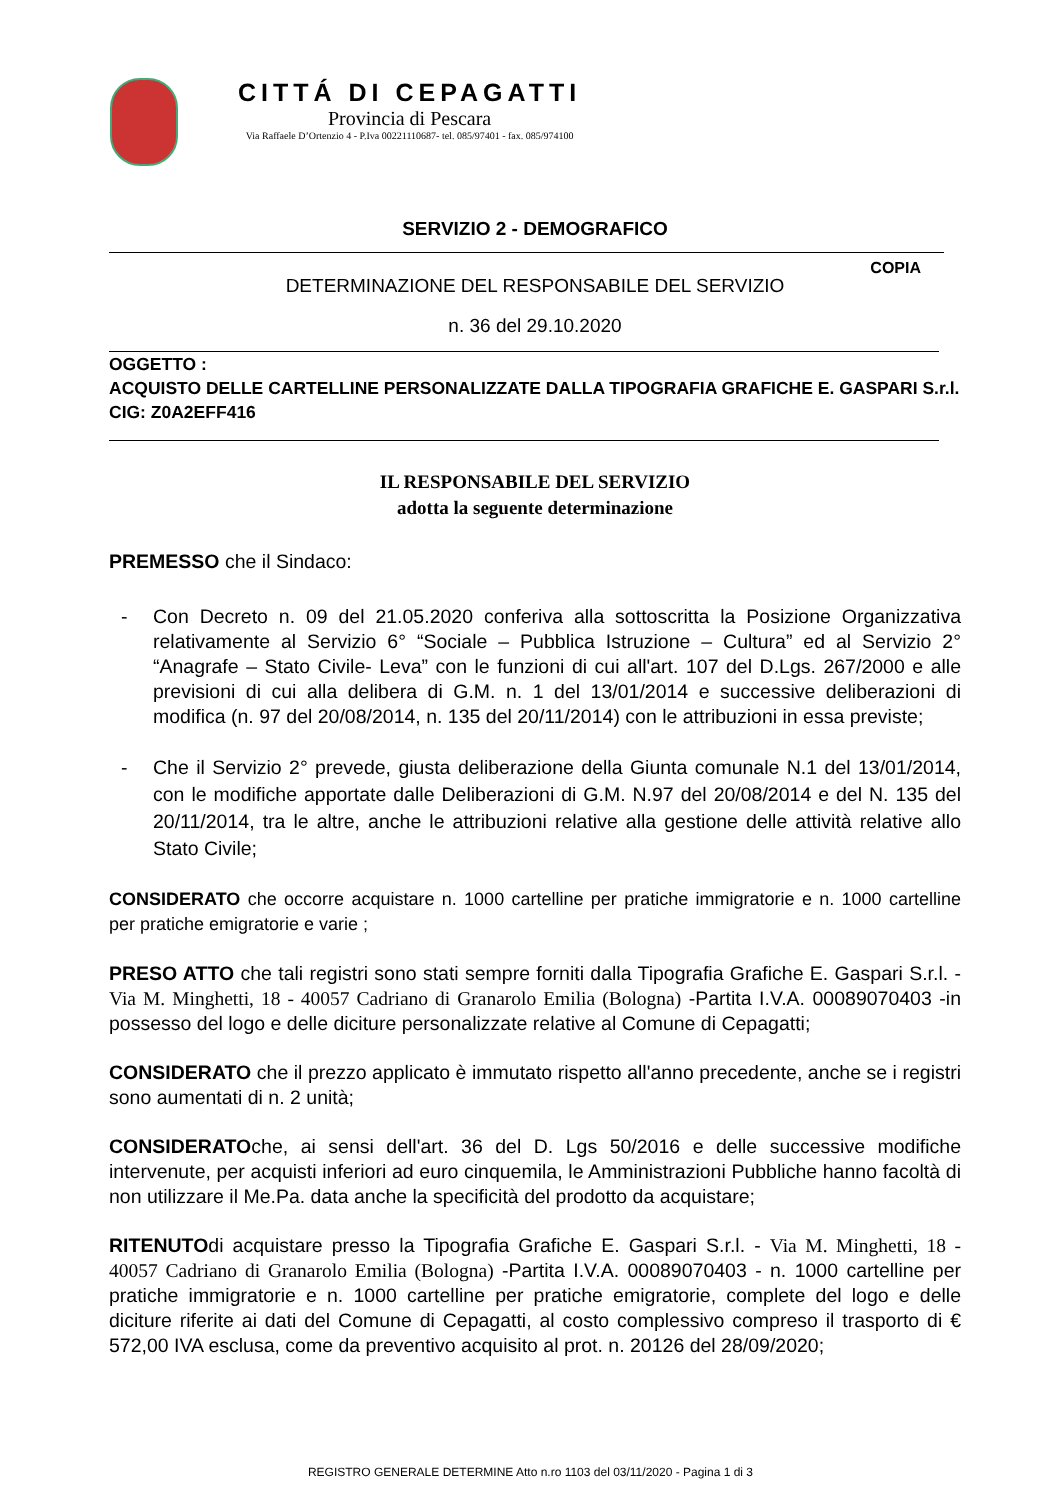CITTÁ DI CEPAGATTI
Provincia di Pescara
Via Raffaele D’Ortenzio 4 - P.Iva 00221110687- tel. 085/97401 - fax. 085/974100
SERVIZIO 2 - DEMOGRAFICO
COPIA
DETERMINAZIONE DEL RESPONSABILE DEL SERVIZIO
n. 36 del 29.10.2020
OGGETTO :
ACQUISTO DELLE CARTELLINE PERSONALIZZATE DALLA TIPOGRAFIA GRAFICHE E. GASPARI S.r.l.
CIG: Z0A2EFF416
IL RESPONSABILE DEL SERVIZIO
adotta la seguente determinazione
PREMESSO che il Sindaco:
- Con Decreto n. 09 del 21.05.2020 conferiva alla sottoscritta la Posizione Organizzativa relativamente al Servizio 6° “Sociale – Pubblica Istruzione – Cultura” ed al Servizio 2° “Anagrafe – Stato Civile- Leva” con le funzioni di cui all'art. 107 del D.Lgs. 267/2000 e alle previsioni di cui alla delibera di G.M. n. 1 del 13/01/2014 e successive deliberazioni di modifica (n. 97 del 20/08/2014, n. 135 del 20/11/2014) con le attribuzioni in essa previste;
- Che il Servizio 2° prevede, giusta deliberazione della Giunta comunale N.1 del 13/01/2014, con le modifiche apportate dalle Deliberazioni di G.M. N.97 del 20/08/2014 e del N. 135 del 20/11/2014, tra le altre, anche le attribuzioni relative alla gestione delle attività relative allo Stato Civile;
CONSIDERATO che occorre acquistare n. 1000 cartelline per pratiche immigratorie e n. 1000 cartelline per pratiche emigratorie e varie ;
PRESO ATTO che tali registri sono stati sempre forniti dalla Tipografia Grafiche E. Gaspari S.r.l. - Via M. Minghetti, 18 - 40057 Cadriano di Granarolo Emilia (Bologna) -Partita I.V.A. 00089070403 -in possesso del logo e delle diciture personalizzate relative al Comune di Cepagatti;
CONSIDERATO che il prezzo applicato è immutato rispetto all'anno precedente, anche se i registri sono aumentati di n. 2 unità;
CONSIDERATOche, ai sensi dell'art. 36 del D. Lgs 50/2016 e delle successive modifiche intervenute, per acquisti inferiori ad euro cinquemila, le Amministrazioni Pubbliche hanno facoltà di non utilizzare il Me.Pa. data anche la specificità del prodotto da acquistare;
RITENUTOdi acquistare presso la Tipografia Grafiche E. Gaspari S.r.l. - Via M. Minghetti, 18 - 40057 Cadriano di Granarolo Emilia (Bologna) -Partita I.V.A. 00089070403 - n. 1000 cartelline per pratiche immigratorie e n. 1000 cartelline per pratiche emigratorie, complete del logo e delle diciture riferite ai dati del Comune di Cepagatti, al costo complessivo compreso il trasporto di € 572,00 IVA esclusa, come da preventivo acquisito al prot. n. 20126 del 28/09/2020;
REGISTRO GENERALE DETERMINE Atto n.ro 1103 del 03/11/2020 - Pagina 1 di 3